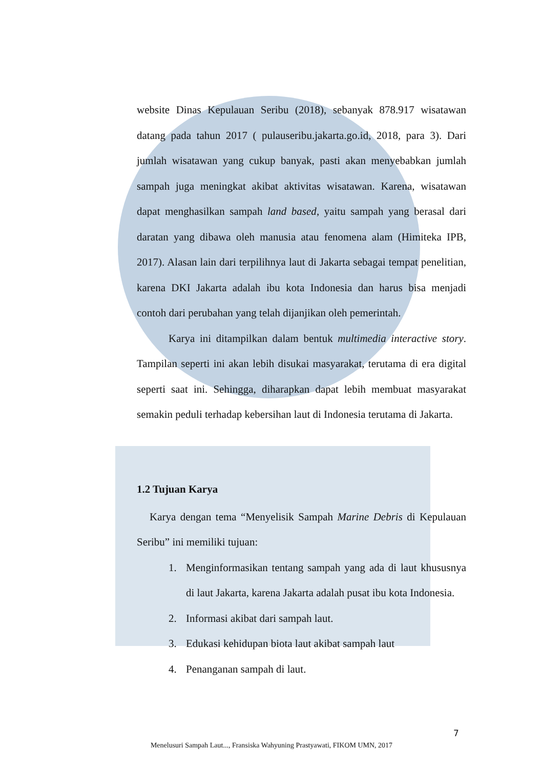website Dinas Kepulauan Seribu (2018), sebanyak 878.917 wisatawan datang pada tahun 2017 ( pulauseribu.jakarta.go.id, 2018, para 3). Dari jumlah wisatawan yang cukup banyak, pasti akan menyebabkan jumlah sampah juga meningkat akibat aktivitas wisatawan. Karena, wisatawan dapat menghasilkan sampah land based, yaitu sampah yang berasal dari daratan yang dibawa oleh manusia atau fenomena alam (Himiteka IPB, 2017). Alasan lain dari terpilihnya laut di Jakarta sebagai tempat penelitian, karena DKI Jakarta adalah ibu kota Indonesia dan harus bisa menjadi contoh dari perubahan yang telah dijanjikan oleh pemerintah.
Karya ini ditampilkan dalam bentuk multimedia interactive story. Tampilan seperti ini akan lebih disukai masyarakat, terutama di era digital seperti saat ini. Sehingga, diharapkan dapat lebih membuat masyarakat semakin peduli terhadap kebersihan laut di Indonesia terutama di Jakarta.
1.2 Tujuan Karya
Karya dengan tema “Menyelisik Sampah Marine Debris di Kepulauan Seribu” ini memiliki tujuan:
1. Menginformasikan tentang sampah yang ada di laut khususnya di laut Jakarta, karena Jakarta adalah pusat ibu kota Indonesia.
2. Informasi akibat dari sampah laut.
3. Edukasi kehidupan biota laut akibat sampah laut
4. Penanganan sampah di laut.
7
Menelusuri Sampah Laut..., Fransiska Wahyuning Prastyawati, FIKOM UMN, 2017